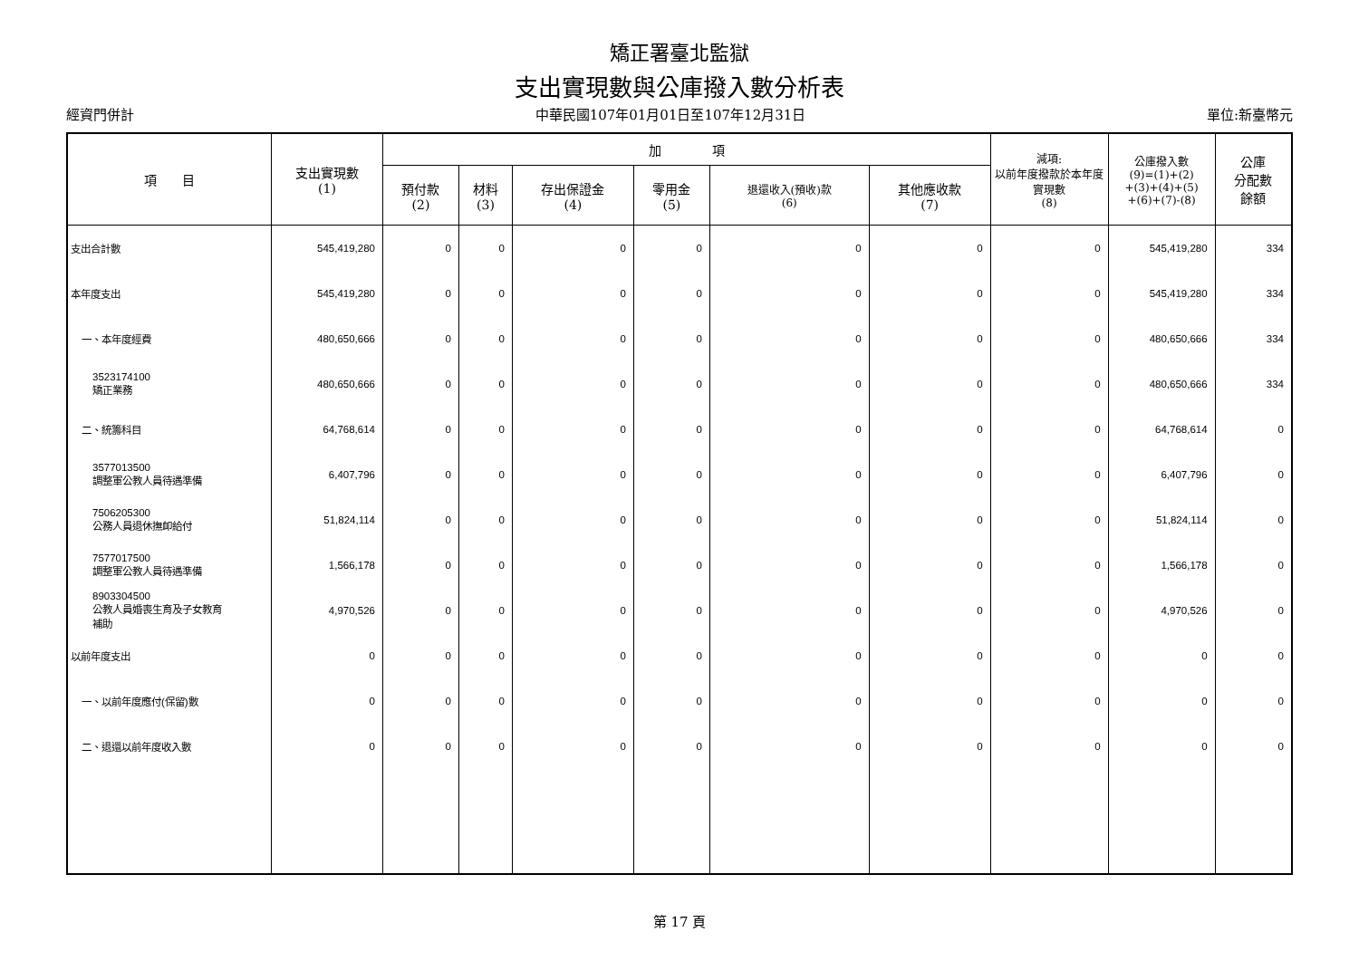矯正署臺北監獄
支出實現數與公庫撥入數分析表
經資門併計 中華民國107年01月01日至107年12月31日 單位:新臺幣元
| 項 目 | 支出實現數 (1) | 加 項 | | | | | | 減項: 以前年度撥款於本年度實現數 (8) | 公庫撥入數 (9)=(1)+(2) +(3)+(4)+(5) +(6)+(7)-(8) | 公庫 分配數 餘額 |
| --- | --- | --- | --- | --- | --- | --- | --- | --- | --- | --- |
| | | 預付款 (2) | 材料 (3) | 存出保證金 (4) | 零用金 (5) | 退還收入(預收)款 (6) | 其他應收款 (7) | | | |
| 支出合計數 | 545,419,280 | 0 | 0 | 0 | 0 | 0 | 0 | 0 | 545,419,280 | 334 |
| 本年度支出 | 545,419,280 | 0 | 0 | 0 | 0 | 0 | 0 | 0 | 545,419,280 | 334 |
| 一、本年度經費 | 480,650,666 | 0 | 0 | 0 | 0 | 0 | 0 | 0 | 480,650,666 | 334 |
| 3523174100 矯正業務 | 480,650,666 | 0 | 0 | 0 | 0 | 0 | 0 | 0 | 480,650,666 | 334 |
| 二、統籌科目 | 64,768,614 | 0 | 0 | 0 | 0 | 0 | 0 | 0 | 64,768,614 | 0 |
| 3577013500 調整軍公教人員待遇準備 | 6,407,796 | 0 | 0 | 0 | 0 | 0 | 0 | 0 | 6,407,796 | 0 |
| 7506205300 公務人員退休撫卹給付 | 51,824,114 | 0 | 0 | 0 | 0 | 0 | 0 | 0 | 51,824,114 | 0 |
| 7577017500 調整軍公教人員待遇準備 | 1,566,178 | 0 | 0 | 0 | 0 | 0 | 0 | 0 | 1,566,178 | 0 |
| 8903304500 公教人員婚喪生育及子女教育 補助 | 4,970,526 | 0 | 0 | 0 | 0 | 0 | 0 | 0 | 4,970,526 | 0 |
| 以前年度支出 | 0 | 0 | 0 | 0 | 0 | 0 | 0 | 0 | 0 | 0 |
| 一、以前年度應付(保留)數 | 0 | 0 | 0 | 0 | 0 | 0 | 0 | 0 | 0 | 0 |
| 二、退還以前年度收入數 | 0 | 0 | 0 | 0 | 0 | 0 | 0 | 0 | 0 | 0 |
第 17 頁